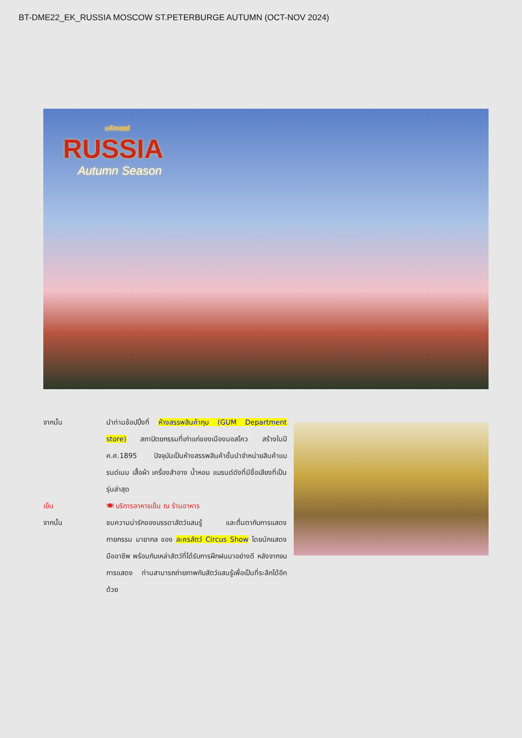BT-DME22_EK_RUSSIA MOSCOW ST.PETERBURGE AUTUMN (OCT-NOV 2024)
มหัศจรรย์
RUSSIA
Autumn Season
จากนั้น นำท่านช้อปปิ้งที่ ห้างสรรพสินค้ากุม (GUM Department store) สถาปัตยกรรมที่เก่าแก่ของเมืองมอสโคว สร้างในปี ค.ศ.1895 ปัจจุบันเป็นห้างสรรพสินค้าชั้นนำจำหน่ายสินค้าแบรนด์เนม เสื้อผ้า เครื่องสำอาง น้ำหอม แบรนด์ดังที่มีชื่อเสียงที่เป็นรุ่นล่าสุด
เย็น 🍽 บริการอาหารเย็น ณ ร้านอาหาร
จากนั้น ชมความน่ารักของบรรดาสัตว์แสนรู้ และตื่นตากับการแสดงกายกรรม มายากล ของ ละครสัตว์ Circus Show โดยนักแสดงมืออาชีพ พร้อมกับเหล่าสัตว์ที่ได้รับการฝึกฝนมาอย่างดี หลังจากจบการแสดง ท่านสามารถถ่ายภาพกับสัตว์แสนรู้เพื่อเป็นที่ระลึกได้อีกด้วย